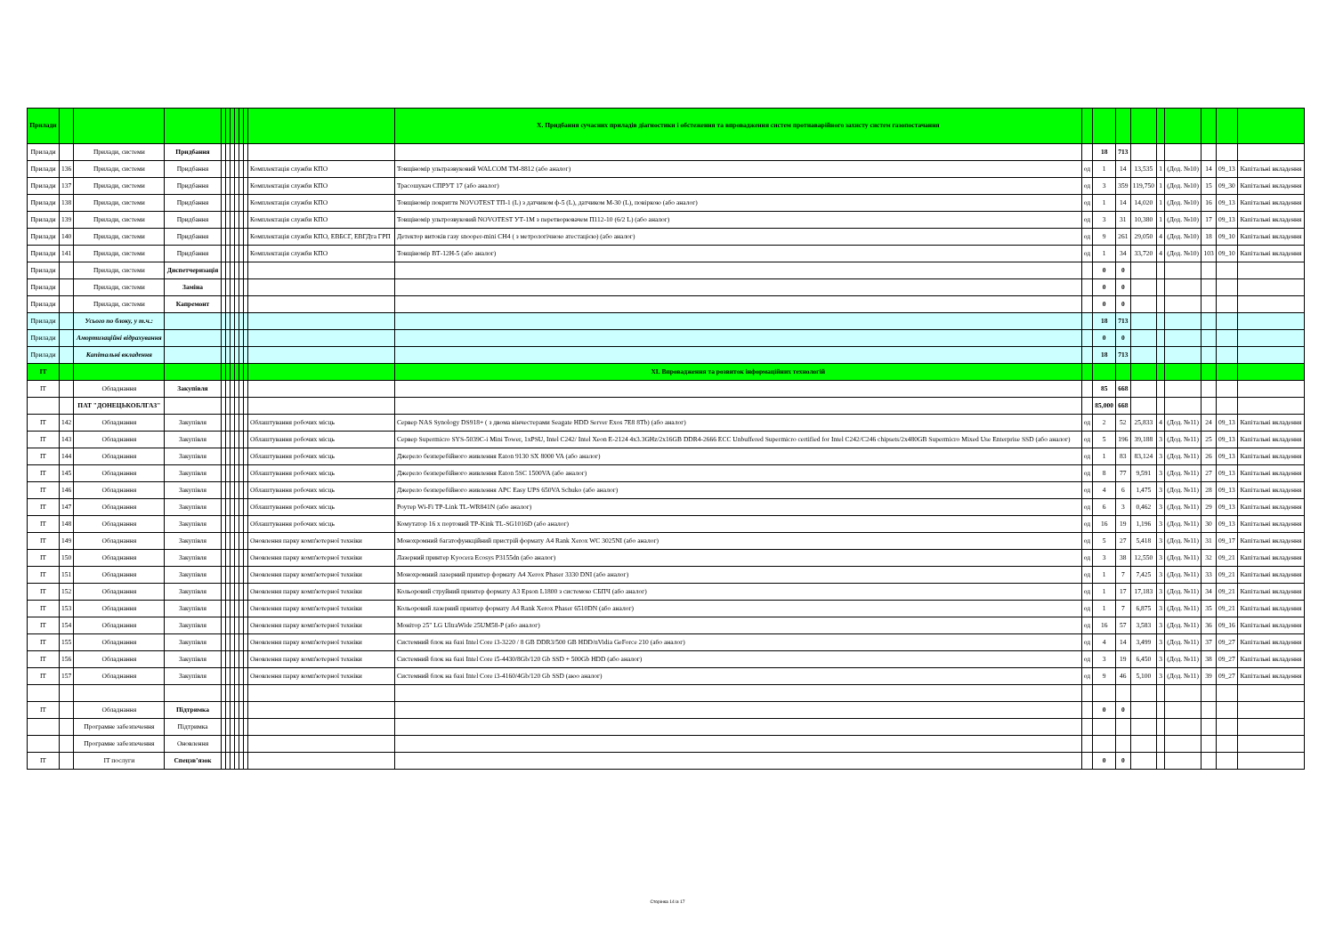| Прилади | | | | | | | | | | | X. Придбання сучасних приладів діагностики і обстеження та впровадження систем протиаварійного захисту систем газопостачання | | | | | | | | | |
| Прилади | | Прилади, системи | Придбання | | | | | | | | | | 18 | 713 | | | | | | |
| Прилади | 136 | Прилади, системи | Придбання | | | | | | | Комплектація служби КПО | Товщіномір ультразвуковий WALCOM TM-8812 (або аналог) | од | 1 | 14 | 13,535 | 1 | (Дод. №10) | 14 | 09_13 | Капітальні вкладення |
| Прилади | 137 | Прилади, системи | Придбання | | | | | | | Комплектація служби КПО | Трасошукач СПРУТ 17 (або аналог) | од | 3 | 359 | 119,750 | 1 | (Дод. №10) | 15 | 09_30 | Капітальні вкладення |
| Прилади | 138 | Прилади, системи | Придбання | | | | | | | Комплектація служби КПО | Товщіномір покриття NOVOTEST ТП-1 (L) з датчиком ф-5 (L), датчиком М-30 (L), повіркою (або аналог) | од | 1 | 14 | 14,020 | 1 | (Дод. №10) | 16 | 09_13 | Капітальні вкладення |
| Прилади | 139 | Прилади, системи | Придбання | | | | | | | Комплектація служби КПО | Товщіномір ультрозвуковий NOVOTEST УТ-1М з перетворювачем П112-10 (6/2 L) (або аналог) | од | 3 | 31 | 10,380 | 1 | (Дод. №10) | 17 | 09_13 | Капітальні вкладення |
| Прилади | 140 | Прилади, системи | Придбання | | | | | | | Комплектація служби КПО, ЕВБСГ, ЕВГДта ГРП | Детектор витоків газу snooper-mini CH4 ( з метрологічною атестацією) (або аналог) | од | 9 | 261 | 29,050 | 4 | (Дод. №10) | 18 | 09_10 | Капітальні вкладення |
| Прилади | 141 | Прилади, системи | Придбання | | | | | | | Комплектація служби КПО | Товщіномір ВТ-12Н-5 (або аналог) | од | 1 | 34 | 33,720 | 4 | (Дод. №10) | 103 | 09_10 | Капітальні вкладення |
| Прилади | | Прилади, системи | Диспетчеризація | | | | | | | | | | 0 | 0 | | | | | | |
| Прилади | | Прилади, системи | Заміна | | | | | | | | | | 0 | 0 | | | | | | |
| Прилади | | Прилади, системи | Капремонт | | | | | | | | | | 0 | 0 | | | | | | |
| Прилади | | Усього по блоку, у т.ч.: | | | | | | | | | | | 18 | 713 | | | | | | |
| Прилади | | Амортизаційні відрахування | | | | | | | | | | | 0 | 0 | | | | | | |
| Прилади | | Капітальні вкладення | | | | | | | | | | | 18 | 713 | | | | | | |
| IT | | | | | | | | | | | XI. Впровадження та розвиток інформаційних технологій | | | | | | | | | |
| IT | | Обладнання | Закупівля | | | | | | | | | | 85 | 668 | | | | | | |
| | | ПАТ "ДОНЕЦЬКОБЛГАЗ" | | | | | | | | | | | 85,000 | 668 | | | | | | |
| IT | 142 | Обладнання | Закупівля | | | | | | | Облаштування робочих місць | Сервер NAS Synology DS918+ ( з двома вінчестерами Seagate HDD Server Exos 7E8 8Tb) (або аналог) | од | 2 | 52 | 25,833 | 4 | (Дод. №11) | 24 | 09_13 | Капітальні вкладення |
| IT | 143 | Обладнання | Закупівля | | | | | | | Облаштування робочих місць | Сервер Supermicro SYS-5039C-i Mini Tower, 1xPSU, Intel C242/ Intel Xeon E-2124 4x3.3GHz/2x16GB DDR4-2666 ECC Unbuffered Supermicro certified for Intel C242/C246 chipsets/2x480GB Supermicro Mixed Use Enterprise SSD (або аналог) | од | 5 | 196 | 39,188 | 3 | (Дод. №11) | 25 | 09_13 | Капітальні вкладення |
| IT | 144 | Обладнання | Закупівля | | | | | | | Облаштування робочих місць | Джерело безперебійного живлення Eaton 9130 SX 8000 VA (або аналог) | од | 1 | 83 | 83,124 | 3 | (Дод. №11) | 26 | 09_13 | Капітальні вкладення |
| IT | 145 | Обладнання | Закупівля | | | | | | | Облаштування робочих місць | Джерело безперебійного живлення Eaton 5SC 1500VA (або аналог) | од | 8 | 77 | 9,591 | 3 | (Дод. №11) | 27 | 09_13 | Капітальні вкладення |
| IT | 146 | Обладнання | Закупівля | | | | | | | Облаштування робочих місць | Джерело безперебійного живлення APC Easy UPS 650VA Schuko (або аналог) | од | 4 | 6 | 1,475 | 3 | (Дод. №11) | 28 | 09_13 | Капітальні вкладення |
| IT | 147 | Обладнання | Закупівля | | | | | | | Облаштування робочих місць | Роутер Wi-Fi TP-Link TL-WR841N (або аналог) | од | 6 | 3 | 0,462 | 3 | (Дод. №11) | 29 | 09_13 | Капітальні вкладення |
| IT | 148 | Обладнання | Закупівля | | | | | | | Облаштування робочих місць | Комутатор 16 х портовий TP-Kink TL-SG1016D (або аналог) | од | 16 | 19 | 1,196 | 3 | (Дод. №11) | 30 | 09_13 | Капітальні вкладення |
| IT | 149 | Обладнання | Закупівля | | | | | | | Оновлення парку комп'ютерної техніки | Монохромний багатофункційний пристрій формату А4 Rank Xerox WC 3025NI (або аналог) | од | 5 | 27 | 5,418 | 3 | (Дод. №11) | 31 | 09_17 | Капітальні вкладення |
| IT | 150 | Обладнання | Закупівля | | | | | | | Оновлення парку комп'ютерної техніки | Лазерний принтер Kyocera Ecosys P3155dn (або аналог) | од | 3 | 38 | 12,550 | 3 | (Дод. №11) | 32 | 09_21 | Капітальні вкладення |
| IT | 151 | Обладнання | Закупівля | | | | | | | Оновлення парку комп'ютерної техніки | Монохромний лазерний принтер формату А4 Xerox Phaser 3330 DNI (або аналог) | од | 1 | 7 | 7,425 | 3 | (Дод. №11) | 33 | 09_21 | Капітальні вкладення |
| IT | 152 | Обладнання | Закупівля | | | | | | | Оновлення парку комп'ютерної техніки | Кольоровий струйний принтер формату А3 Epson L1800 з системою СБПЧ (або аналог) | од | 1 | 17 | 17,183 | 3 | (Дод. №11) | 34 | 09_21 | Капітальні вкладення |
| IT | 153 | Обладнання | Закупівля | | | | | | | Оновлення парку комп'ютерної техніки | Кольоровий лазерний принтер формату А4 Rank Xerox Phaser 6510DN (або аналог) | од | 1 | 7 | 6,875 | 3 | (Дод. №11) | 35 | 09_21 | Капітальні вкладення |
| IT | 154 | Обладнання | Закупівля | | | | | | | Оновлення парку комп'ютерної техніки | Монітор 25" LG UltraWide 25UM58-P (або аналог) | од | 16 | 57 | 3,583 | 3 | (Дод. №11) | 36 | 09_16 | Капітальні вкладення |
| IT | 155 | Обладнання | Закупівля | | | | | | | Оновлення парку комп'ютерної техніки | Системний блок на базі Intel Core i3-3220 / 8 GB DDR3/500 GB HDD/nVidia GeForce 210 (або аналог) | од | 4 | 14 | 3,499 | 3 | (Дод. №11) | 37 | 09_27 | Капітальні вкладення |
| IT | 156 | Обладнання | Закупівля | | | | | | | Оновлення парку комп'ютерної техніки | Системний блок на базі Intel Core i5-4430/8Gb/120 Gb SSD + 500Gb HDD (або аналог) | од | 3 | 19 | 6,450 | 3 | (Дод. №11) | 38 | 09_27 | Капітальні вкладення |
| IT | 157 | Обладнання | Закупівля | | | | | | | Оновлення парку комп'ютерної техніки | Системний блок на базі Intel Core i3-4160/4Gb/120 Gb SSD (аюо аналог) | од | 9 | 46 | 5,100 | 3 | (Дод. №11) | 39 | 09_27 | Капітальні вкладення |
| IT | | Обладнання | Підтримка | | | | | | | | | | 0 | 0 | | | | | | |
| | | Програмне забезпечення | Підтримка | | | | | | | | | | | | | | | | | |
| | | Програмне забезпечення | Оновлення | | | | | | | | | | | | | | | | | |
| IT | | IT послуги | Спецзв’язок | | | | | | | | | | 0 | 0 | | | | | | |
Сторінка 14 із 17